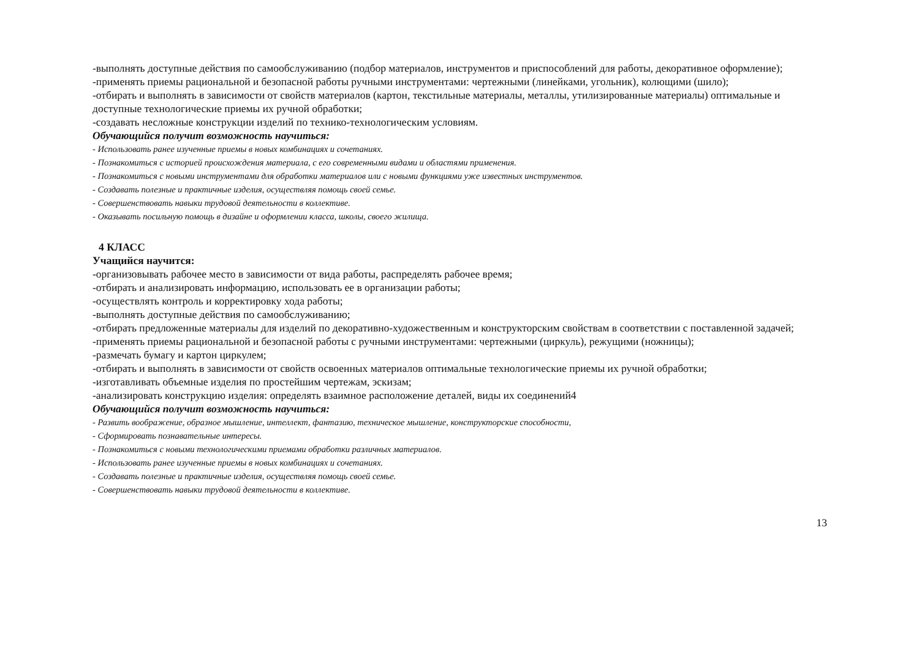-выполнять доступные действия по самообслуживанию (подбор материалов, инструментов и приспособлений для работы, декоративное оформление);
-применять приемы рациональной и безопасной работы ручными инструментами: чертежными (линейками, угольник), колющими (шило);
-отбирать и выполнять в зависимости от свойств материалов (картон, текстильные материалы, металлы, утилизированные материалы) оптимальные и доступные технологические приемы их ручной обработки;
-создавать несложные конструкции изделий по технико-технологическим условиям.
Обучающийся получит возможность научиться:
- Использовать ранее изученные приемы в новых комбинациях и сочетаниях.
- Познакомиться с историей происхождения материала, с его современными видами и областями применения.
- Познакомиться с новыми инструментами для обработки материалов или с новыми функциями уже известных инструментов.
- Создавать полезные и практичные изделия, осуществляя помощь своей семье.
- Совершенствовать навыки трудовой деятельности в коллективе.
- Оказывать посильную помощь в дизайне и оформлении класса, школы, своего жилища.
4 КЛАСС
Учащийся научится:
-организовывать рабочее место в зависимости от вида работы, распределять рабочее время;
-отбирать и анализировать информацию, использовать ее в организации работы;
-осуществлять контроль и корректировку хода работы;
-выполнять доступные действия по самообслуживанию;
-отбирать предложенные материалы для изделий по декоративно-художественным и конструкторским свойствам в соответствии с поставленной задачей;
-применять приемы рациональной и безопасной работы с ручными инструментами: чертежными (циркуль), режущими (ножницы);
-размечать бумагу и картон циркулем;
-отбирать и выполнять в зависимости от свойств освоенных материалов оптимальные технологические приемы их ручной обработки;
-изготавливать объемные изделия по простейшим чертежам, эскизам;
-анализировать конструкцию изделия: определять взаимное расположение деталей, виды их соединений4
Обучающийся получит возможность научиться:
- Развить воображение, образное мышление, интеллект, фантазию, техническое мышление, конструкторские способности,
- Сформировать познавательные интересы.
- Познакомиться с новыми технологическими приемами обработки различных материалов.
- Использовать ранее изученные приемы в новых комбинациях и сочетаниях.
- Создавать полезные и практичные изделия, осуществляя помощь своей семье.
- Совершенствовать навыки трудовой деятельности в коллективе.
13